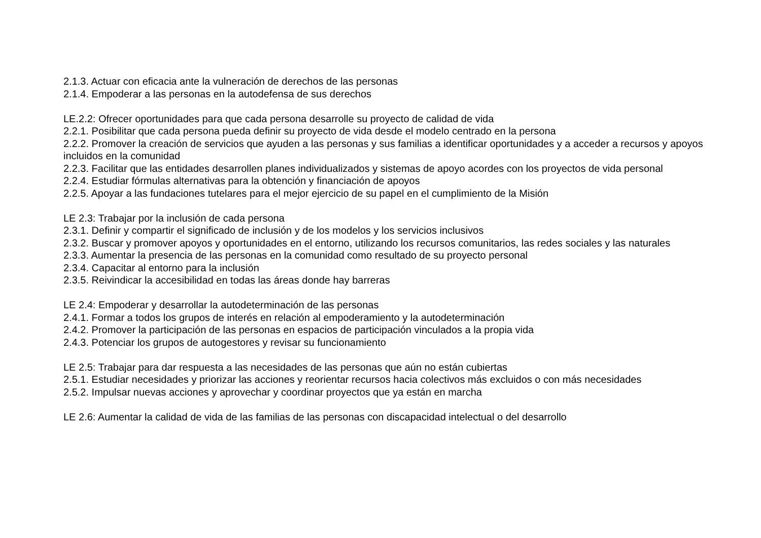2.1.3. Actuar con eficacia ante la vulneración de derechos de las personas
2.1.4. Empoderar a las personas en la autodefensa de sus derechos
LE.2.2: Ofrecer oportunidades para que cada persona desarrolle su proyecto de calidad de vida
2.2.1. Posibilitar que cada persona pueda definir su proyecto de vida desde el modelo centrado en la persona
2.2.2. Promover la creación de servicios que ayuden a las personas y sus familias a identificar oportunidades y a acceder a recursos y apoyos incluidos en la comunidad
2.2.3. Facilitar que las entidades desarrollen planes individualizados y sistemas de apoyo acordes con los proyectos de vida personal
2.2.4. Estudiar fórmulas alternativas para la obtención y financiación de apoyos
2.2.5. Apoyar a las fundaciones tutelares para el mejor ejercicio de su papel en el cumplimiento de la Misión
LE 2.3: Trabajar por la inclusión de cada persona
2.3.1. Definir y compartir el significado de inclusión y de los modelos y los servicios inclusivos
2.3.2. Buscar y promover apoyos y oportunidades en el entorno, utilizando los recursos comunitarios, las redes sociales y las naturales
2.3.3. Aumentar la presencia de las personas en la comunidad como resultado de su proyecto personal
2.3.4. Capacitar al entorno para la inclusión
2.3.5. Reivindicar la accesibilidad en todas las áreas donde hay barreras
LE 2.4: Empoderar y desarrollar la autodeterminación de las personas
2.4.1. Formar a todos los grupos de interés en relación al empoderamiento y la autodeterminación
2.4.2. Promover la participación de las personas en espacios de participación vinculados a la propia vida
2.4.3. Potenciar los grupos de autogestores y revisar su funcionamiento
LE 2.5: Trabajar para dar respuesta a las necesidades de las personas que aún no están cubiertas
2.5.1. Estudiar necesidades y priorizar las acciones y reorientar recursos hacia colectivos más excluidos o con más necesidades
2.5.2. Impulsar nuevas acciones y aprovechar y coordinar proyectos que ya están en marcha
LE 2.6: Aumentar la calidad de vida de las familias de las personas con discapacidad intelectual o del desarrollo